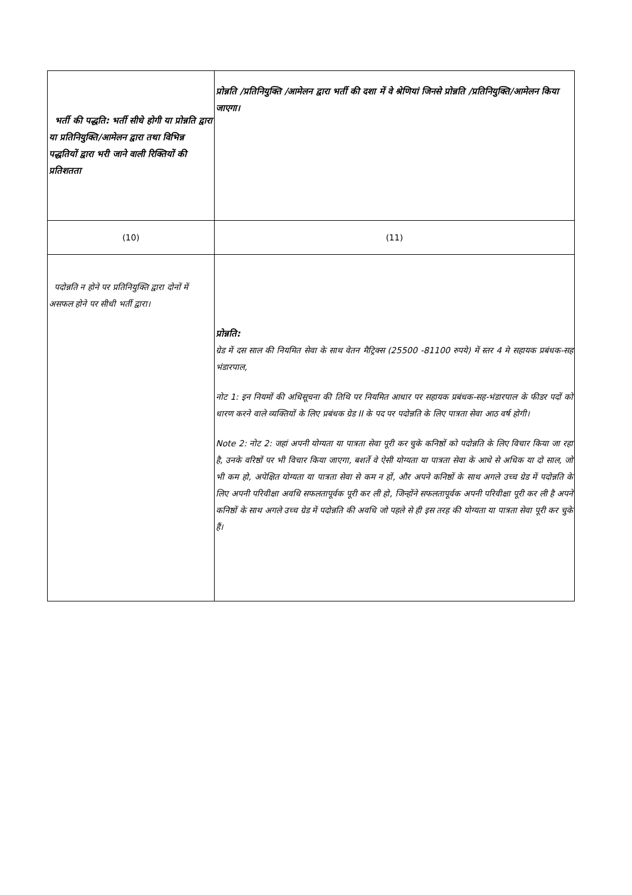| भर्ती की पद्धति: भर्ती सीधे होगी या प्रोन्नति द्वारा या प्रतिनियुक्ति/आमेलन द्वारा तथा विभिन्न पद्धतियों द्वारा भरी जाने वाली रिक्तियों की प्रतिशतता | प्रोन्नति /प्रतिनियुक्ति /आमेलन द्वारा भर्ती की दशा में वे श्रेणियां जिनसे प्रोन्नति /प्रतिनियुक्ति/आमेलन किया जाएगा। |
| (10) | (11) |
| पदोन्नति न होने पर प्रतिनियुक्ति द्वारा दोनों में असफल होने पर सीधी भर्ती द्वारा। | प्रोन्नति: ग्रेड में दस साल की नियमित सेवा के साथ वेतन मैट्रिक्स (25500 -81100 रुपये) में स्तर 4 मे सहायक प्रबंधक-सह भंडारपाल, नोट 1: इन नियमों की अधिसूचना की तिथि पर नियमित आधार पर सहायक प्रबंधक-सह-भंडारपाल के फीडर पदों को धारण करने वाले व्यक्तियों के लिए प्रबंधक ग्रेड II के पद पर पदोन्नति के लिए पात्रता सेवा आठ वर्ष होगी। Note 2: नोट 2: जहां अपनी योग्यता या पात्रता सेवा पूरी कर चुके कनिष्ठों को पदोन्नति के लिए विचार किया जा रहा है, उनके वरिष्ठों पर भी विचार किया जाएगा, बशर्ते वे ऐसी योग्यता या पात्रता सेवा के आधे से अधिक या दो साल, जो भी कम हो, अपेक्षित योग्यता या पात्रता सेवा से कम न हों, और अपने कनिष्ठों के साथ अगले उच्च ग्रेड में पदोन्नति के लिए अपनी परिवीक्षा अवधि सफलतापूर्वक पूरी कर ली हो, जिन्होंने सफलतापूर्वक अपनी परिवीक्षा पूरी कर ली है अपने कनिष्ठों के साथ अगले उच्च ग्रेड में पदोन्नति की अवधि जो पहले से ही इस तरह की योग्यता या पात्रता सेवा पूरी कर चुके हैं। |